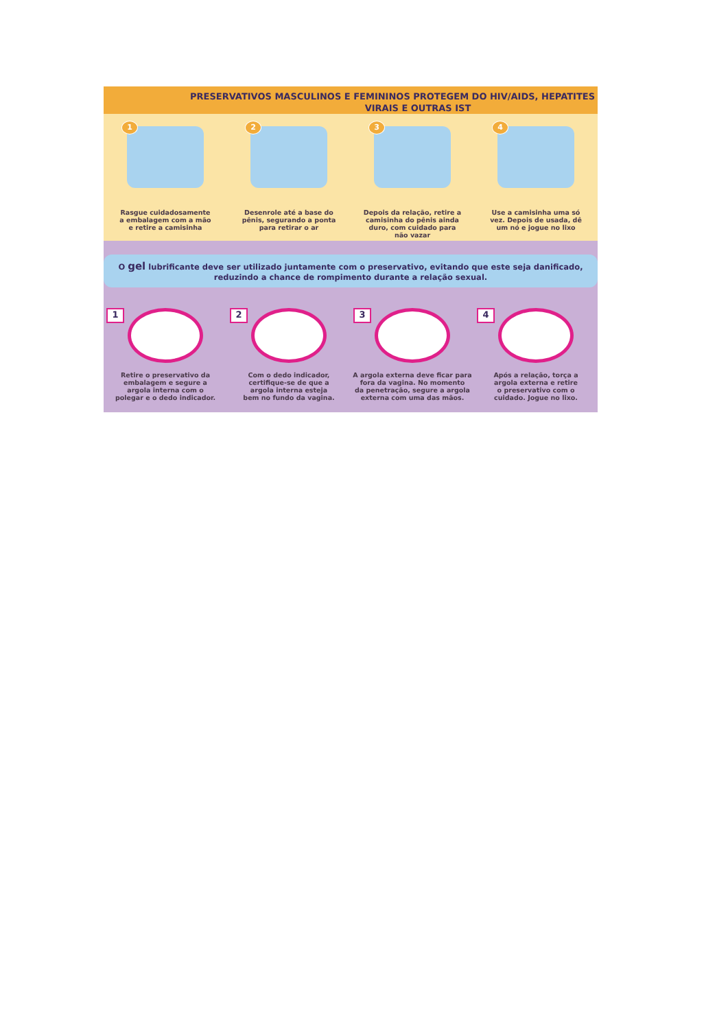PRESERVATIVOS MASCULINOS E FEMININOS PROTEGEM DO HIV/AIDS, HEPATITES
VIRAIS E OUTRAS IST
1
Rasgue cuidadosamente
a embalagem com a mão
e retire a camisinha
2
Desenrole até a base do
pênis, segurando a ponta
para retirar o ar
3
Depois da relação, retire a
camisinha do pênis ainda
duro, com cuidado para
não vazar
4
Use a camisinha uma só
vez. Depois de usada, dê
um nó e jogue no lixo
O gel lubrificante deve ser utilizado juntamente com o preservativo, evitando que este seja danificado,
reduzindo a chance de rompimento durante a relação sexual.
1
Retire o preservativo da
embalagem e segure a
argola interna com o
polegar e o dedo indicador.
2
Com o dedo indicador,
certifique-se de que a
argola interna esteja
bem no fundo da vagina.
3
A argola externa deve ficar para
fora da vagina. No momento
da penetração, segure a argola
externa com uma das mãos.
4
Após a relação, torça a
argola externa e retire
o preservativo com o
cuidado. Jogue no lixo.